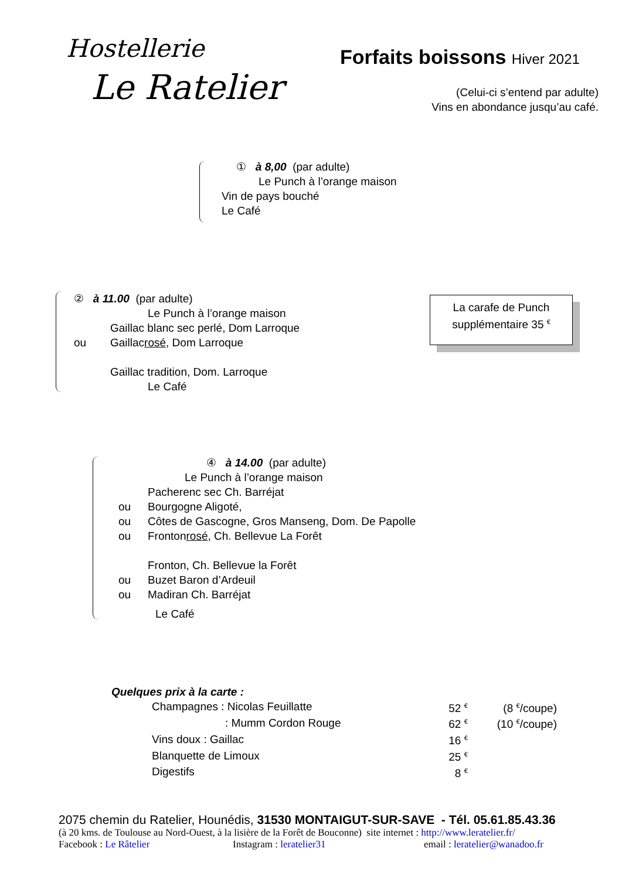Hostellerie
Le Ratelier
Forfaits boissons Hiver 2021
(Celui-ci s’entend par adulte)
Vins en abondance jusqu’au café.
① à 8,00 (par adulte)
Le Punch à l’orange maison
Vin de pays bouché
Le Café
② à 11.00 (par adulte)
Le Punch à l’orange maison
Gaillac blanc sec perlé, Dom Larroque
ou Gaillac rosé, Dom Larroque
Gaillac tradition, Dom. Larroque
Le Café
La carafe de Punch
supplémentaire 35 <sup>€</sup>
④ à 14.00 (par adulte)
Le Punch à l’orange maison
Pacherenc sec Ch. Barréjat
ou Bourgogne Aligoté,
ou Côtes de Gascogne, Gros Manseng, Dom. De Papolle
ou Fronton rosé, Ch. Bellevue La Forêt
Fronton, Ch. Bellevue la Forêt
ou Buzet Baron d’Ardeuil
ou Madiran Ch. Barréjat
Le Café
Quelques prix à la carte :
| Champagnes : Nicolas Feuillatte | 52 <sup>€</sup> | (8 <sup>€</sup>/coupe) |
| : Mumm Cordon Rouge | 62 <sup>€</sup> | (10 <sup>€</sup>/coupe) |
| Vins doux : Gaillac | 16 <sup>€</sup> | |
| Blanquette de Limoux | 25 <sup>€</sup> | |
| Digestifs | 8 <sup>€</sup> | |
2075 chemin du Ratelier, Hounédis, 31530 MONTAIGUT-SUR-SAVE - Tél. 05.61.85.43.36
(à 20 kms. de Toulouse au Nord-Ouest, à la lisière de la Forêt de Bouconne) site internet : http://www.leratelier.fr/
Facebook : Le Râtelier Instagram : leratelier31 email : leratelier@wanadoo.fr